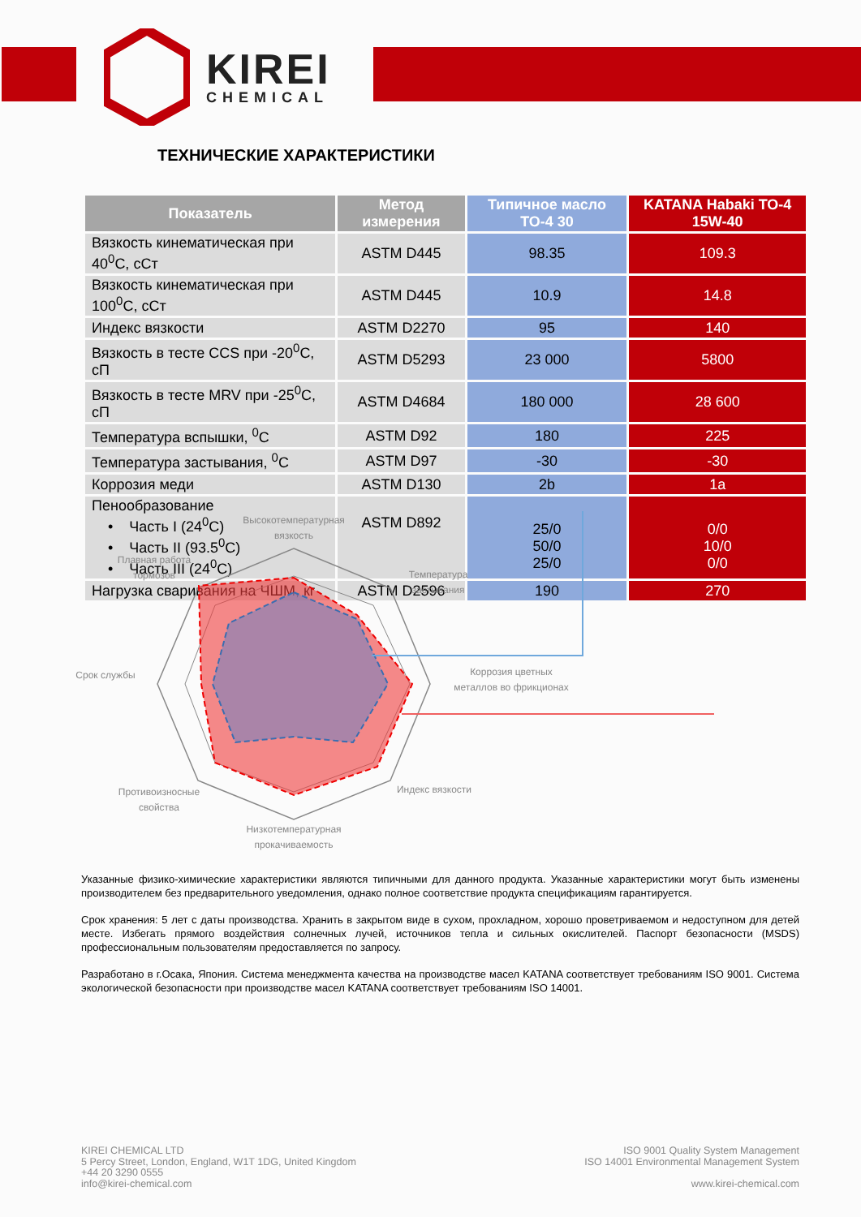KIREI
CHEMICAL
ТЕХНИЧЕСКИЕ ХАРАКТЕРИСТИКИ
| Показатель | Метод измерения | Типичное масло ТО-4 30 | KATANA Habaki TO-4 15W-40 |
| --- | --- | --- | --- |
| Вязкость кинематическая при 40<sup>0</sup>С, сСт | ASTM D445 | 98.35 | 109.3 |
| Вязкость кинематическая при 100<sup>0</sup>С, сСт | ASTM D445 | 10.9 | 14.8 |
| Индекс вязкости | ASTM D2270 | 95 | 140 |
| Вязкость в тесте CCS при -20<sup>0</sup>С, сП | ASTM D5293 | 23 000 | 5800 |
| Вязкость в тесте MRV при -25<sup>0</sup>С, сП | ASTM D4684 | 180 000 | 28 600 |
| Температура вспышки, <sup>0</sup>С | ASTM D92 | 180 | 225 |
| Температура застывания, <sup>0</sup>С | ASTM D97 | -30 | -30 |
| Коррозия меди | ASTM D130 | 2b | 1a |
| Пенообразование • Часть I (24<sup>0</sup>С) • Часть II (93.5<sup>0</sup>С) • Часть III (24<sup>0</sup>С) | ASTM D892 | 25/0 50/0 25/0 | 0/0 10/0 0/0 |
| Нагрузка сваривания на ЧШМ, кг | ASTM D2596 | 190 | 270 |
Высокотемпературная
вязкость
Плавная работа
тормозов
Температура
застывания
Срок службы
Коррозия цветных
металлов во фрикционах
Противоизносные
свойства
Индекс вязкости
Низкотемпературная
прокачиваемость
Указанные физико-химические характеристики являются типичными для данного продукта. Указанные характеристики могут быть изменены производителем без предварительного уведомления, однако полное соответствие продукта спецификациям гарантируется.
Срок хранения: 5 лет с даты производства. Хранить в закрытом виде в сухом, прохладном, хорошо проветриваемом и недоступном для детей месте. Избегать прямого воздействия солнечных лучей, источников тепла и сильных окислителей. Паспорт безопасности (MSDS) профессиональным пользователям предоставляется по запросу.
Разработано в г.Осака, Япония. Система менеджмента качества на производстве масел KATANA соответствует требованиям ISO 9001. Система экологической безопасности при производстве масел KATANA соответствует требованиям ISO 14001.
KIREI CHEMICAL LTD
5 Percy Street, London, England, W1T 1DG, United Kingdom
+44 20 3290 0555
info@kirei-chemical.com
ISO 9001 Quality System Management
ISO 14001 Environmental Management System
www.kirei-chemical.com